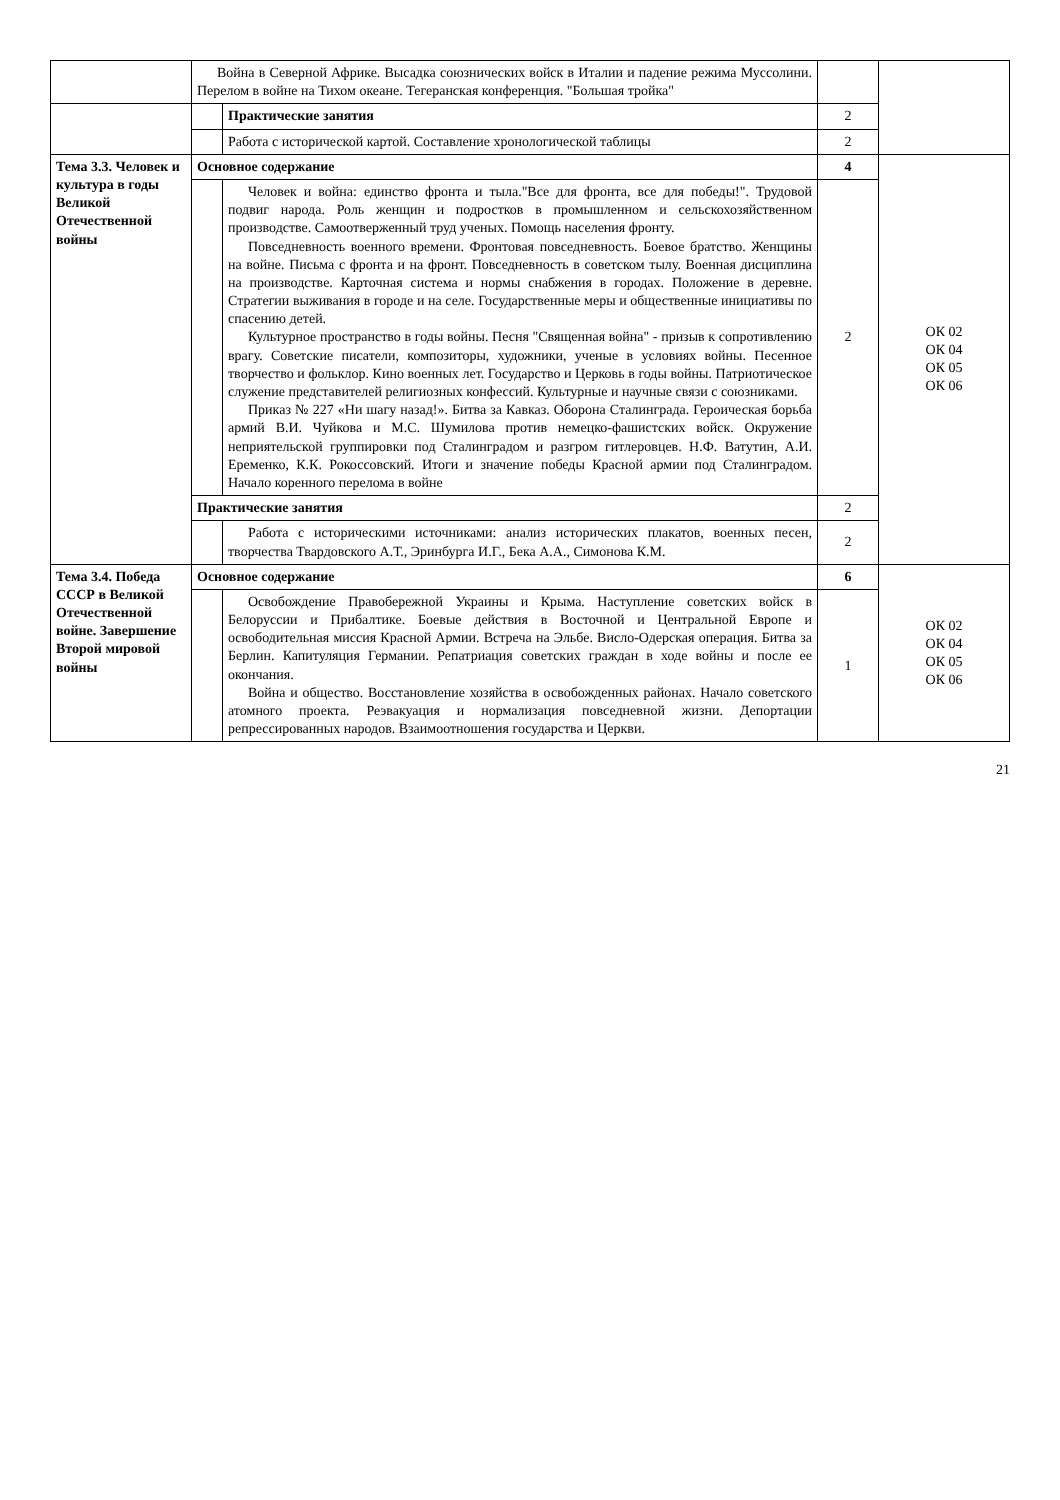| | Война в Северной Африке. Высадка союзнических войск в Италии и падение режима Муссолини. Перелом в войне на Тихом океане. Тегеранская конференция. "Большая тройка" | | | |
| | | Практические занятия | 2 | |
| | | Работа с исторической картой. Составление хронологической таблицы | 2 | |
| Тема 3.3. Человек и культура в годы Великой Отечественной войны | Основное содержание | | 4 | ОК 02 ОК 04 ОК 05 ОК 06 |
| | | Человек и война: единство фронта и тыла."Все для фронта, все для победы!". Трудовой подвиг народа. Роль женщин и подростков в промышленном и сельскохозяйственном производстве. Самоотверженный труд ученых. Помощь населения фронту. Повседневность военного времени. Фронтовая повседневность. Боевое братство. Женщины на войне. Письма с фронта и на фронт. Повседневность в советском тылу. Военная дисциплина на производстве. Карточная система и нормы снабжения в городах. Положение в деревне. Стратегии выживания в городе и на селе. Государственные меры и общественные инициативы по спасению детей. Культурное пространство в годы войны. Песня "Священная война" - призыв к сопротивлению врагу. Советские писатели, композиторы, художники, ученые в условиях войны. Песенное творчество и фольклор. Кино военных лет. Государство и Церковь в годы войны. Патриотическое служение представителей религиозных конфессий. Культурные и научные связи с союзниками. Приказ № 227 «Ни шагу назад!». Битва за Кавказ. Оборона Сталинграда. Героическая борьба армий В.И. Чуйкова и М.С. Шумилова против немецко-фашистских войск. Окружение неприятельской группировки под Сталинградом и разгром гитлеровцев. Н.Ф. Ватутин, А.И. Еременко, К.К. Рокоссовский. Итоги и значение победы Красной армии под Сталинградом. Начало коренного перелома в войне | 2 | |
| | Практические занятия | | 2 | |
| | | Работа с историческими источниками: анализ исторических плакатов, военных песен, творчества Твардовского А.Т., Эринбурга И.Г., Бека А.А., Симонова К.М. | 2 | |
| Тема 3.4. Победа СССР в Великой Отечественной войне. Завершение Второй мировой войны | Основное содержание | | 6 | ОК 02 ОК 04 ОК 05 ОК 06 |
| | | Освобождение Правобережной Украины и Крыма. Наступление советских войск в Белоруссии и Прибалтике. Боевые действия в Восточной и Центральной Европе и освободительная миссия Красной Армии. Встреча на Эльбе. Висло-Одерская операция. Битва за Берлин. Капитуляция Германии. Репатриация советских граждан в ходе войны и после ее окончания. Война и общество. Восстановление хозяйства в освобожденных районах. Начало советского атомного проекта. Реэвакуация и нормализация повседневной жизни. Депортации репрессированных народов. Взаимоотношения государства и Церкви. | 1 | |
21